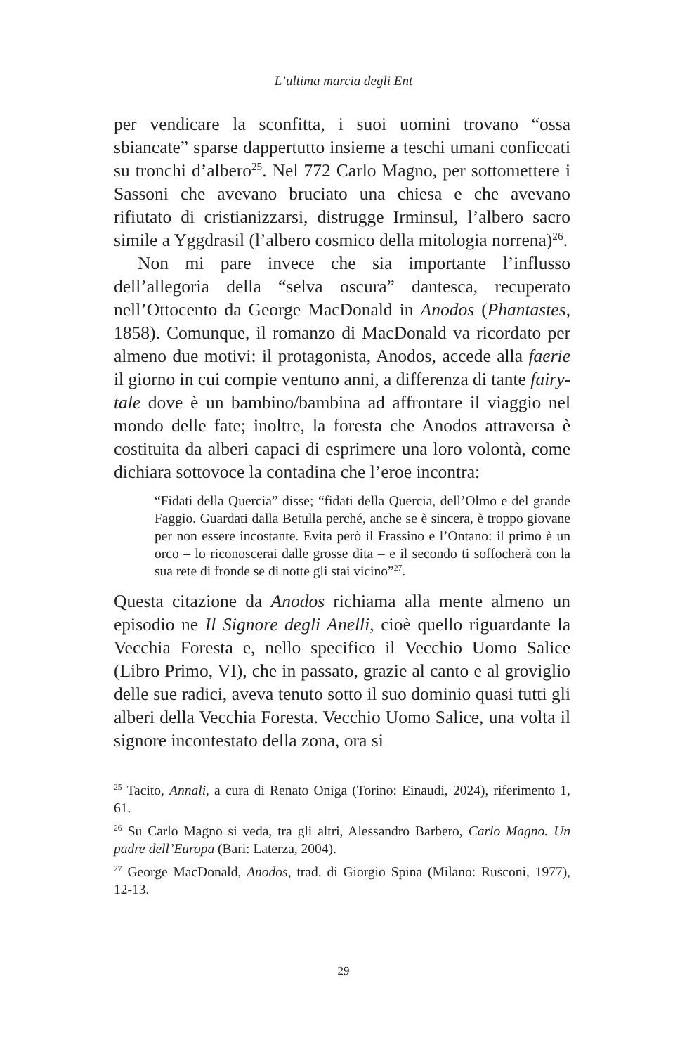L’ultima marcia degli Ent
per vendicare la sconfitta, i suoi uomini trovano “ossa sbiancate” sparse dappertutto insieme a teschi umani conficcati su tronchi d’albero<sup>25</sup>. Nel 772 Carlo Magno, per sottomettere i Sassoni che avevano bruciato una chiesa e che avevano rifiutato di cristianizzarsi, distrugge Irminsul, l’albero sacro simile a Yggdrasil (l’albero cosmico della mitologia norrena)<sup>26</sup>.
Non mi pare invece che sia importante l’influsso dell’allegoria della “selva oscura” dantesca, recuperato nell’Ottocento da George MacDonald in Anodos (Phantastes, 1858). Comunque, il romanzo di MacDonald va ricordato per almeno due motivi: il protagonista, Anodos, accede alla faerie il giorno in cui compie ventuno anni, a differenza di tante fairy-tale dove è un bambino/bambina ad affrontare il viaggio nel mondo delle fate; inoltre, la foresta che Anodos attraversa è costituita da alberi capaci di esprimere una loro volontà, come dichiara sottovoce la contadina che l’eroe incontra:
“Fidati della Quercia” disse; “fidati della Quercia, dell’Olmo e del grande Faggio. Guardati dalla Betulla perché, anche se è sincera, è troppo giovane per non essere incostante. Evita però il Frassino e l’Ontano: il primo è un orco – lo riconoscerai dalle grosse dita – e il secondo ti soffocherà con la sua rete di fronde se di notte gli stai vicino”<sup>27</sup>.
Questa citazione da Anodos richiama alla mente almeno un episodio ne Il Signore degli Anelli, cioè quello riguardante la Vecchia Foresta e, nello specifico il Vecchio Uomo Salice (Libro Primo, VI), che in passato, grazie al canto e al groviglio delle sue radici, aveva tenuto sotto il suo dominio quasi tutti gli alberi della Vecchia Foresta. Vecchio Uomo Salice, una volta il signore incontestato della zona, ora si
<sup>25</sup> Tacito, Annali, a cura di Renato Oniga (Torino: Einaudi, 2024), riferimento 1, 61.
<sup>26</sup> Su Carlo Magno si veda, tra gli altri, Alessandro Barbero, Carlo Magno. Un padre dell’Europa (Bari: Laterza, 2004).
<sup>27</sup> George MacDonald, Anodos, trad. di Giorgio Spina (Milano: Rusconi, 1977), 12-13.
29